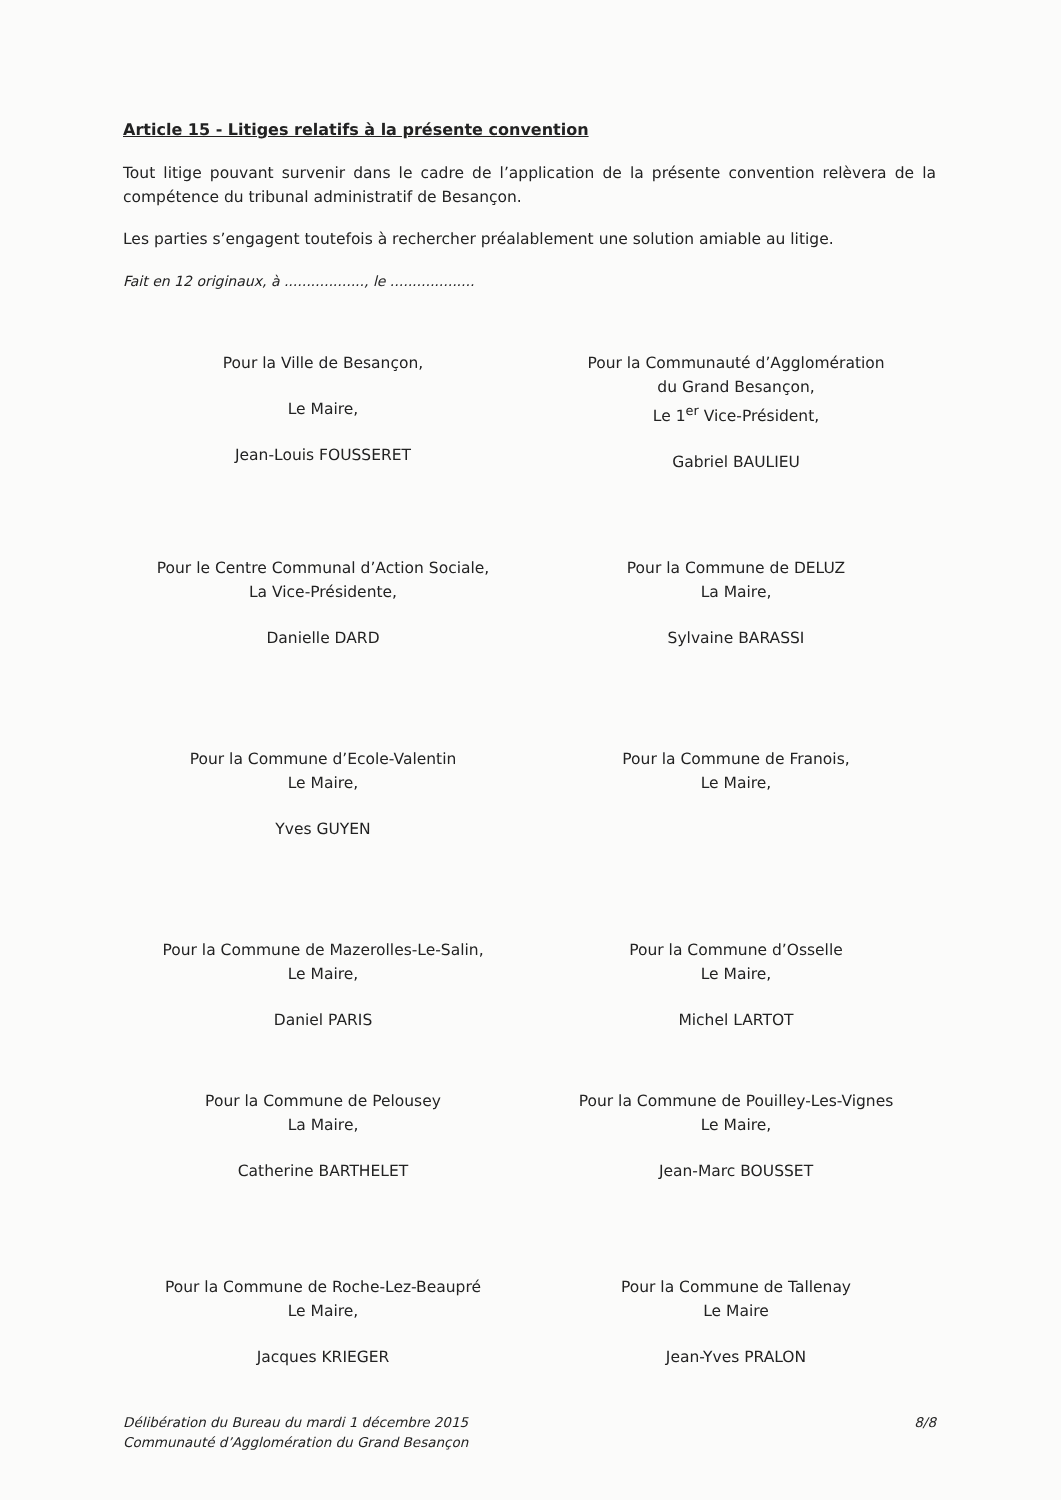Article 15 - Litiges relatifs à la présente convention
Tout litige pouvant survenir dans le cadre de l’application de la présente convention relèvera de la compétence du tribunal administratif de Besançon.
Les parties s’engagent toutefois à rechercher préalablement une solution amiable au litige.
Fait en 12 originaux, à .................., le ...................
Pour la Ville de Besançon,
Le Maire,
Jean-Louis FOUSSERET
Pour la Communauté d’Agglomération
du Grand Besançon,
Le 1<sup>er</sup> Vice-Président,
Gabriel BAULIEU
Pour le Centre Communal d’Action Sociale,
La Vice-Présidente,
Danielle DARD
Pour la Commune de DELUZ
La Maire,
Sylvaine BARASSI
Pour la Commune d’Ecole-Valentin
Le Maire,
Yves GUYEN
Pour la Commune de Franois,
Le Maire,
Pour la Commune de Mazerolles-Le-Salin,
Le Maire,
Daniel PARIS
Pour la Commune d’Osselle
Le Maire,
Michel LARTOT
Pour la Commune de Pelousey
La Maire,
Catherine BARTHELET
Pour la Commune de Pouilley-Les-Vignes
Le Maire,
Jean-Marc BOUSSET
Pour la Commune de Roche-Lez-Beaupré
Le Maire,
Jacques KRIEGER
Pour la Commune de Tallenay
Le Maire
Jean-Yves PRALON
Délibération du Bureau du mardi 1 décembre 2015
Communauté d’Agglomération du Grand Besançon
8/8